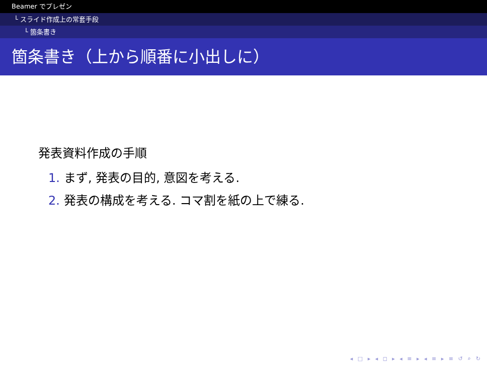Beamer でプレゼン
└ スライド作成上の常套手段
└ 箇条書き
箇条書き（上から順番に小出しに）
発表資料作成の手順
1. まず, 発表の目的, 意図を考える.
2. 発表の構成を考える. コマ割を紙の上で練る.
◂ □ ▸ ◂ ◻ ▸ ◂ ≡ ▸ ◂ ≡ ▸ ≡ ↺ ⌕ ↻